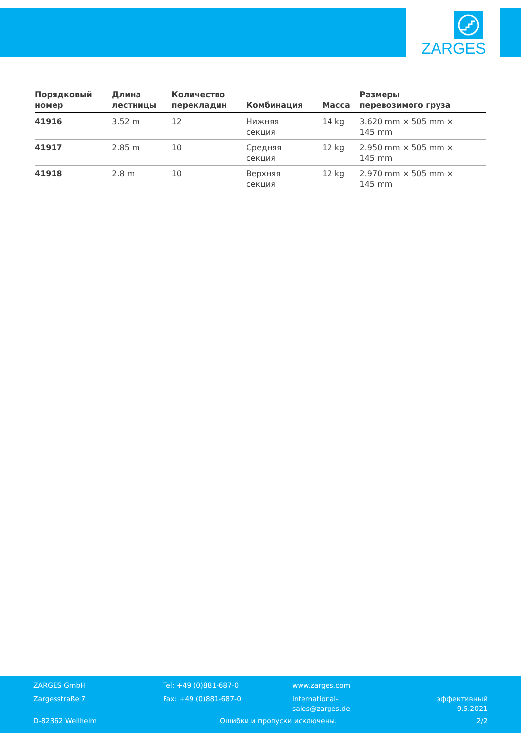ZARGES
| Порядковый номер | Длина лестницы | Количество перекладин | Комбинация | Масса | Размеры перевозимого груза |
| --- | --- | --- | --- | --- | --- |
| 41916 | 3.52 m | 12 | Нижняя секция | 14 kg | 3.620 mm × 505 mm × 145 mm |
| 41917 | 2.85 m | 10 | Средняя секция | 12 kg | 2.950 mm × 505 mm × 145 mm |
| 41918 | 2.8 m | 10 | Верхняя секция | 12 kg | 2.970 mm × 505 mm × 145 mm |
ZARGES GmbH
Zargesstraße 7
Tel: +49 (0)881-687-0
Fax: +49 (0)881-687-0
www.zarges.com
international-
sales@zarges.de
эффективный
9.5.2021
D-82362 Weilheim Ошибки и пропуски исключены. 2/2